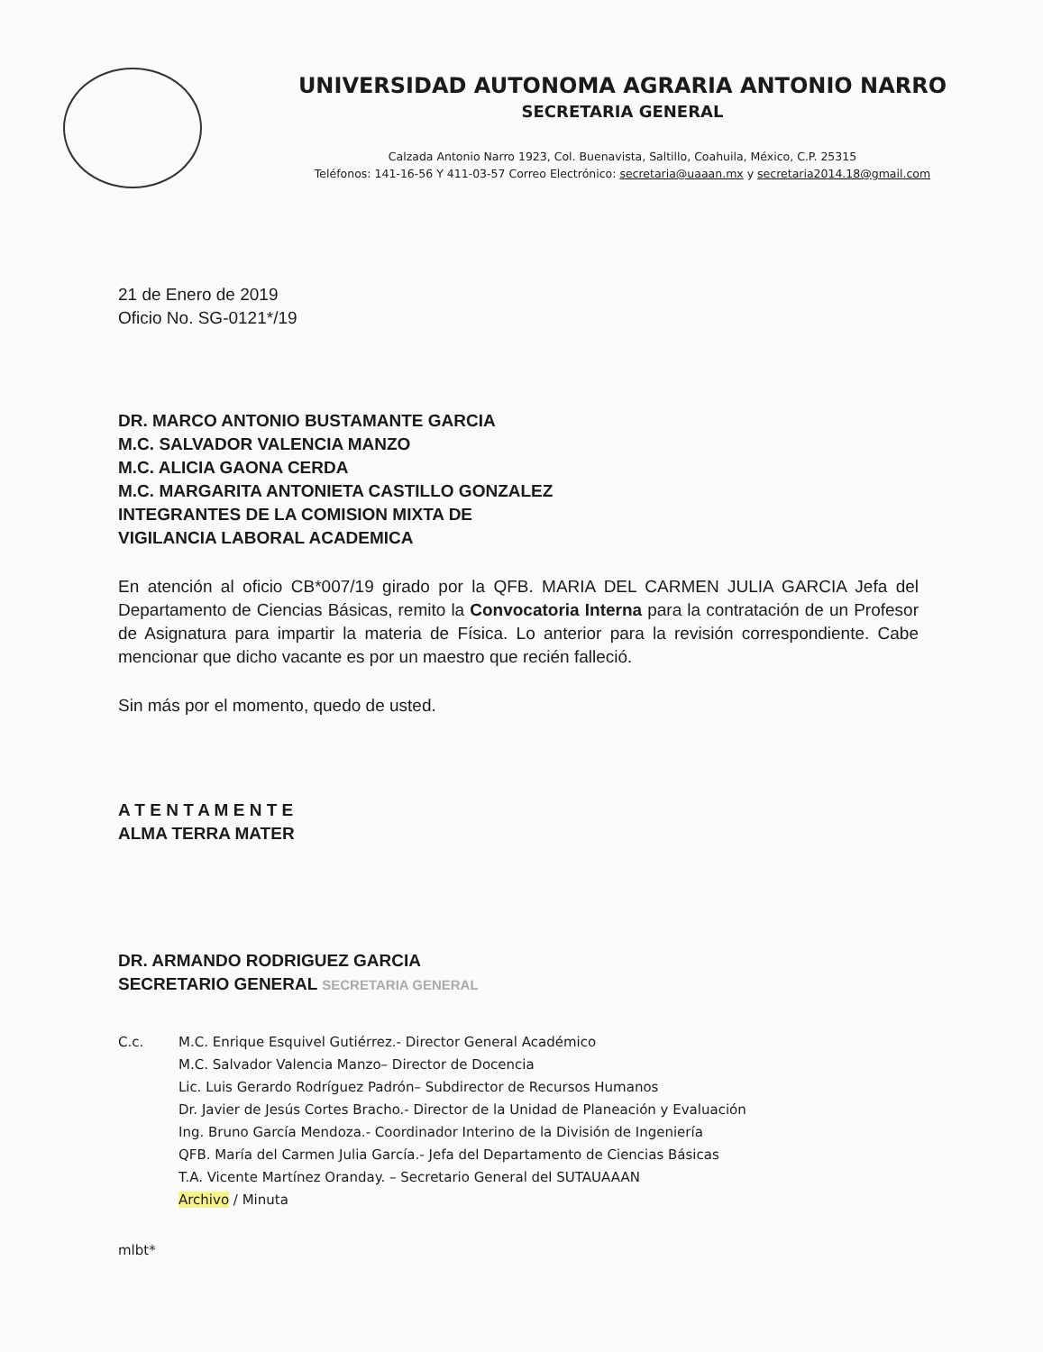UNIVERSIDAD AUTONOMA AGRARIA ANTONIO NARRO
SECRETARIA GENERAL
Calzada Antonio Narro 1923, Col. Buenavista, Saltillo, Coahuila, México, C.P. 25315
Teléfonos: 141-16-56 Y 411-03-57 Correo Electrónico: secretaria@uaaan.mx y secretaria2014.18@gmail.com
21 de Enero de 2019
Oficio No. SG-0121*/19
DR. MARCO ANTONIO BUSTAMANTE GARCIA
M.C. SALVADOR VALENCIA MANZO
M.C. ALICIA GAONA CERDA
M.C. MARGARITA ANTONIETA CASTILLO GONZALEZ
INTEGRANTES DE LA COMISION MIXTA DE
VIGILANCIA LABORAL ACADEMICA
En atención al oficio CB*007/19 girado por la QFB. MARIA DEL CARMEN JULIA GARCIA Jefa del Departamento de Ciencias Básicas, remito la Convocatoria Interna para la contratación de un Profesor de Asignatura para impartir la materia de Física. Lo anterior para la revisión correspondiente. Cabe mencionar que dicho vacante es por un maestro que recién falleció.
Sin más por el momento, quedo de usted.
A T E N T A M E N T E
ALMA TERRA MATER
DR. ARMANDO RODRIGUEZ GARCIA
SECRETARIO GENERAL SECRETARIA GENERAL
C.c. M.C. Enrique Esquivel Gutiérrez.- Director General Académico
M.C. Salvador Valencia Manzo– Director de Docencia
Lic. Luis Gerardo Rodríguez Padrón– Subdirector de Recursos Humanos
Dr. Javier de Jesús Cortes Bracho.- Director de la Unidad de Planeación y Evaluación
Ing. Bruno García Mendoza.- Coordinador Interino de la División de Ingeniería
QFB. María del Carmen Julia García.- Jefa del Departamento de Ciencias Básicas
T.A. Vicente Martínez Oranday. – Secretario General del SUTAUAAAN
Archivo / Minuta
mlbt*